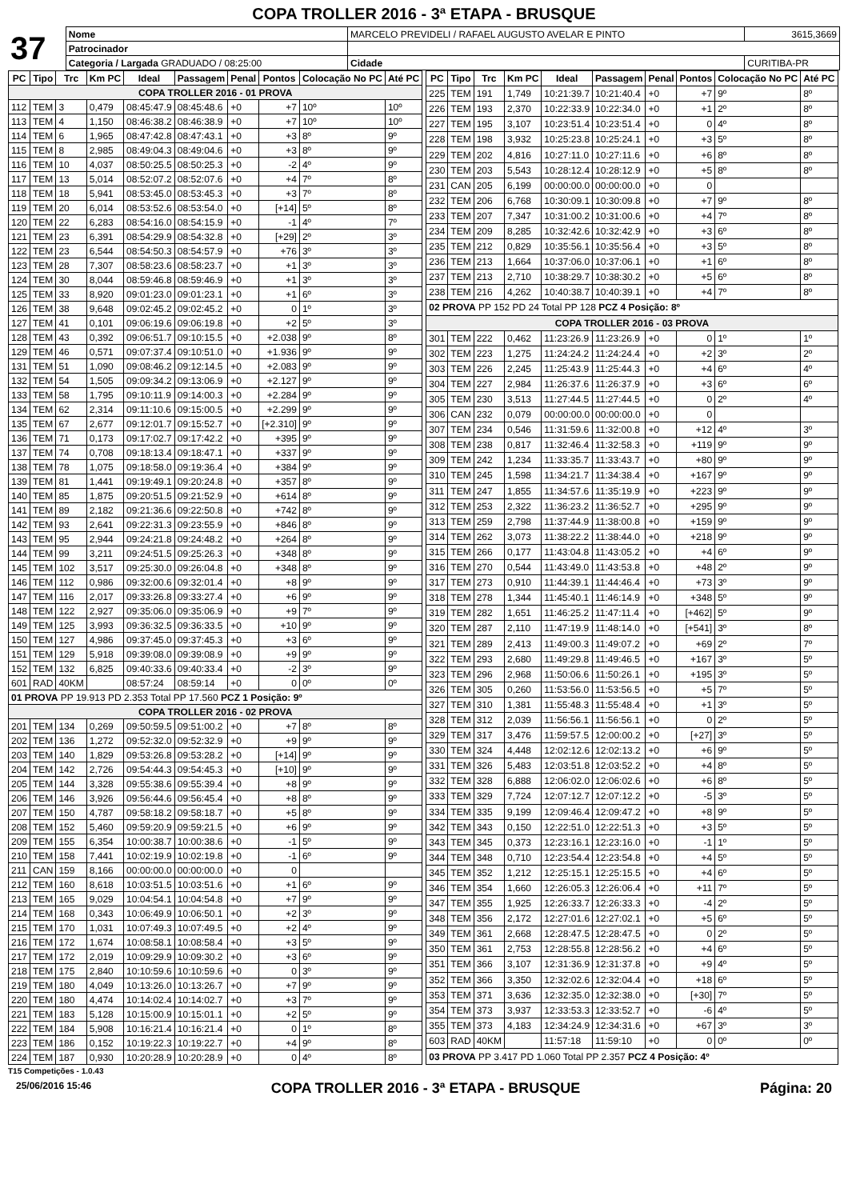COPA TROLLER 2016 - 3ª ETAPA - BRUSQUE
| 37 | Nome | MARCELO PREVIDELI / RAFAEL AUGUSTO AVELAR E PINTO | | | 3615,3669 |
| | Patrocinador | | | | |
| | Categoria / Largada GRADUADO / 08:25:00 | | Cidade | CURITIBA-PR | |
| PC | Tipo | Trc | Km PC | Ideal | Passagem | Penal | Pontos | Colocação No PC | Até PC |
| --- | --- | --- | --- | --- | --- | --- | --- | --- | --- |
| COPA TROLLER 2016 - 01 PROVA | | | | | | | | | |
| 112 | TEM | 3 | 0,479 | 08:45:47.9 | 08:45:48.6 | +0 | +7 | 10º | 10º |
| 113 | TEM | 4 | 1,150 | 08:46:38.2 | 08:46:38.9 | +0 | +7 | 10º | 10º |
| 114 | TEM | 6 | 1,965 | 08:47:42.8 | 08:47:43.1 | +0 | +3 | 8º | 9º |
| 115 | TEM | 8 | 2,985 | 08:49:04.3 | 08:49:04.6 | +0 | +3 | 8º | 9º |
| 116 | TEM | 10 | 4,037 | 08:50:25.5 | 08:50:25.3 | +0 | -2 | 4º | 9º |
| 117 | TEM | 13 | 5,014 | 08:52:07.2 | 08:52:07.6 | +0 | +4 | 7º | 8º |
| 118 | TEM | 18 | 5,941 | 08:53:45.0 | 08:53:45.3 | +0 | +3 | 7º | 8º |
| 119 | TEM | 20 | 6,014 | 08:53:52.6 | 08:53:54.0 | +0 | [+14] | 5º | 8º |
| 120 | TEM | 22 | 6,283 | 08:54:16.0 | 08:54:15.9 | +0 | -1 | 4º | 7º |
| 121 | TEM | 23 | 6,391 | 08:54:29.9 | 08:54:32.8 | +0 | [+29] | 2º | 3º |
| 122 | TEM | 23 | 6,544 | 08:54:50.3 | 08:54:57.9 | +0 | +76 | 3º | 3º |
| 123 | TEM | 28 | 7,307 | 08:58:23.6 | 08:58:23.7 | +0 | +1 | 3º | 3º |
| 124 | TEM | 30 | 8,044 | 08:59:46.8 | 08:59:46.9 | +0 | +1 | 3º | 3º |
| 125 | TEM | 33 | 8,920 | 09:01:23.0 | 09:01:23.1 | +0 | +1 | 6º | 3º |
| 126 | TEM | 38 | 9,648 | 09:02:45.2 | 09:02:45.2 | +0 | 0 | 1º | 3º |
| 127 | TEM | 41 | 0,101 | 09:06:19.6 | 09:06:19.8 | +0 | +2 | 5º | 3º |
| 128 | TEM | 43 | 0,392 | 09:06:51.7 | 09:10:15.5 | +0 | +2.038 | 9º | 8º |
| 129 | TEM | 46 | 0,571 | 09:07:37.4 | 09:10:51.0 | +0 | +1.936 | 9º | 9º |
| 131 | TEM | 51 | 1,090 | 09:08:46.2 | 09:12:14.5 | +0 | +2.083 | 9º | 9º |
| 132 | TEM | 54 | 1,505 | 09:09:34.2 | 09:13:06.9 | +0 | +2.127 | 9º | 9º |
| 133 | TEM | 58 | 1,795 | 09:10:11.9 | 09:14:00.3 | +0 | +2.284 | 9º | 9º |
| 134 | TEM | 62 | 2,314 | 09:11:10.6 | 09:15:00.5 | +0 | +2.299 | 9º | 9º |
| 135 | TEM | 67 | 2,677 | 09:12:01.7 | 09:15:52.7 | +0 | [+2.310] | 9º | 9º |
| 136 | TEM | 71 | 0,173 | 09:17:02.7 | 09:17:42.2 | +0 | +395 | 9º | 9º |
| 137 | TEM | 74 | 0,708 | 09:18:13.4 | 09:18:47.1 | +0 | +337 | 9º | 9º |
| 138 | TEM | 78 | 1,075 | 09:18:58.0 | 09:19:36.4 | +0 | +384 | 9º | 9º |
| 139 | TEM | 81 | 1,441 | 09:19:49.1 | 09:20:24.8 | +0 | +357 | 8º | 9º |
| 140 | TEM | 85 | 1,875 | 09:20:51.5 | 09:21:52.9 | +0 | +614 | 8º | 9º |
| 141 | TEM | 89 | 2,182 | 09:21:36.6 | 09:22:50.8 | +0 | +742 | 8º | 9º |
| 142 | TEM | 93 | 2,641 | 09:22:31.3 | 09:23:55.9 | +0 | +846 | 8º | 9º |
| 143 | TEM | 95 | 2,944 | 09:24:21.8 | 09:24:48.2 | +0 | +264 | 8º | 9º |
| 144 | TEM | 99 | 3,211 | 09:24:51.5 | 09:25:26.3 | +0 | +348 | 8º | 9º |
| 145 | TEM | 102 | 3,517 | 09:25:30.0 | 09:26:04.8 | +0 | +348 | 8º | 9º |
| 146 | TEM | 112 | 0,986 | 09:32:00.6 | 09:32:01.4 | +0 | +8 | 9º | 9º |
| 147 | TEM | 116 | 2,017 | 09:33:26.8 | 09:33:27.4 | +0 | +6 | 9º | 9º |
| 148 | TEM | 122 | 2,927 | 09:35:06.0 | 09:35:06.9 | +0 | +9 | 7º | 9º |
| 149 | TEM | 125 | 3,993 | 09:36:32.5 | 09:36:33.5 | +0 | +10 | 9º | 9º |
| 150 | TEM | 127 | 4,986 | 09:37:45.0 | 09:37:45.3 | +0 | +3 | 6º | 9º |
| 151 | TEM | 129 | 5,918 | 09:39:08.0 | 09:39:08.9 | +0 | +9 | 9º | 9º |
| 152 | TEM | 132 | 6,825 | 09:40:33.6 | 09:40:33.4 | +0 | -2 | 3º | 9º |
| 601 | RAD | 40KM | | 08:57:24 | 08:59:14 | +0 | 0 | 0º | 0º |
| 01 PROVA PP 19.913 PD 2.353 Total PP 17.560 PCZ 1 Posição: 9º | | | | | | | | | |
| COPA TROLLER 2016 - 02 PROVA | | | | | | | | | |
| 201 | TEM | 134 | 0,269 | 09:50:59.5 | 09:51:00.2 | +0 | +7 | 8º | 8º |
| 202 | TEM | 136 | 1,272 | 09:52:32.0 | 09:52:32.9 | +0 | +9 | 9º | 9º |
| 203 | TEM | 140 | 1,829 | 09:53:26.8 | 09:53:28.2 | +0 | [+14] | 9º | 9º |
| 204 | TEM | 142 | 2,726 | 09:54:44.3 | 09:54:45.3 | +0 | [+10] | 9º | 9º |
| 205 | TEM | 144 | 3,328 | 09:55:38.6 | 09:55:39.4 | +0 | +8 | 9º | 9º |
| 206 | TEM | 146 | 3,926 | 09:56:44.6 | 09:56:45.4 | +0 | +8 | 8º | 9º |
| 207 | TEM | 150 | 4,787 | 09:58:18.2 | 09:58:18.7 | +0 | +5 | 8º | 9º |
| 208 | TEM | 152 | 5,460 | 09:59:20.9 | 09:59:21.5 | +0 | +6 | 9º | 9º |
| 209 | TEM | 155 | 6,354 | 10:00:38.7 | 10:00:38.6 | +0 | -1 | 5º | 9º |
| 210 | TEM | 158 | 7,441 | 10:02:19.9 | 10:02:19.8 | +0 | -1 | 6º | 9º |
| 211 | CAN | 159 | 8,166 | 00:00:00.0 | 00:00:00.0 | +0 | 0 | | |
| 212 | TEM | 160 | 8,618 | 10:03:51.5 | 10:03:51.6 | +0 | +1 | 6º | 9º |
| 213 | TEM | 165 | 9,029 | 10:04:54.1 | 10:04:54.8 | +0 | +7 | 9º | 9º |
| 214 | TEM | 168 | 0,343 | 10:06:49.9 | 10:06:50.1 | +0 | +2 | 3º | 9º |
| 215 | TEM | 170 | 1,031 | 10:07:49.3 | 10:07:49.5 | +0 | +2 | 4º | 9º |
| 216 | TEM | 172 | 1,674 | 10:08:58.1 | 10:08:58.4 | +0 | +3 | 5º | 9º |
| 217 | TEM | 172 | 2,019 | 10:09:29.9 | 10:09:30.2 | +0 | +3 | 6º | 9º |
| 218 | TEM | 175 | 2,840 | 10:10:59.6 | 10:10:59.6 | +0 | 0 | 3º | 9º |
| 219 | TEM | 180 | 4,049 | 10:13:26.0 | 10:13:26.7 | +0 | +7 | 9º | 9º |
| 220 | TEM | 180 | 4,474 | 10:14:02.4 | 10:14:02.7 | +0 | +3 | 7º | 9º |
| 221 | TEM | 183 | 5,128 | 10:15:00.9 | 10:15:01.1 | +0 | +2 | 5º | 9º |
| 222 | TEM | 184 | 5,908 | 10:16:21.4 | 10:16:21.4 | +0 | 0 | 1º | 8º |
| 223 | TEM | 186 | 0,152 | 10:19:22.3 | 10:19:22.7 | +0 | +4 | 9º | 8º |
| 224 | TEM | 187 | 0,930 | 10:20:28.9 | 10:20:28.9 | +0 | 0 | 4º | 8º |
| PC | Tipo | Trc | Km PC | Ideal | Passagem | Penal | Pontos | Colocação No PC | Até PC |
| --- | --- | --- | --- | --- | --- | --- | --- | --- | --- |
| 225 | TEM | 191 | 1,749 | 10:21:39.7 | 10:21:40.4 | +0 | +7 | 9º | 8º |
| 226 | TEM | 193 | 2,370 | 10:22:33.9 | 10:22:34.0 | +0 | +1 | 2º | 8º |
| 227 | TEM | 195 | 3,107 | 10:23:51.4 | 10:23:51.4 | +0 | 0 | 4º | 8º |
| 228 | TEM | 198 | 3,932 | 10:25:23.8 | 10:25:24.1 | +0 | +3 | 5º | 8º |
| 229 | TEM | 202 | 4,816 | 10:27:11.0 | 10:27:11.6 | +0 | +6 | 8º | 8º |
| 230 | TEM | 203 | 5,543 | 10:28:12.4 | 10:28:12.9 | +0 | +5 | 8º | 8º |
| 231 | CAN | 205 | 6,199 | 00:00:00.0 | 00:00:00.0 | +0 | 0 | | |
| 232 | TEM | 206 | 6,768 | 10:30:09.1 | 10:30:09.8 | +0 | +7 | 9º | 8º |
| 233 | TEM | 207 | 7,347 | 10:31:00.2 | 10:31:00.6 | +0 | +4 | 7º | 8º |
| 234 | TEM | 209 | 8,285 | 10:32:42.6 | 10:32:42.9 | +0 | +3 | 6º | 8º |
| 235 | TEM | 212 | 0,829 | 10:35:56.1 | 10:35:56.4 | +0 | +3 | 5º | 8º |
| 236 | TEM | 213 | 1,664 | 10:37:06.0 | 10:37:06.1 | +0 | +1 | 6º | 8º |
| 237 | TEM | 213 | 2,710 | 10:38:29.7 | 10:38:30.2 | +0 | +5 | 6º | 8º |
| 238 | TEM | 216 | 4,262 | 10:40:38.7 | 10:40:39.1 | +0 | +4 | 7º | 8º |
| 02 PROVA PP 152 PD 24 Total PP 128 PCZ 4 Posição: 8º | | | | | | | | | |
| COPA TROLLER 2016 - 03 PROVA | | | | | | | | | |
| 301 | TEM | 222 | 0,462 | 11:23:26.9 | 11:23:26.9 | +0 | 0 | 1º | 1º |
| 302 | TEM | 223 | 1,275 | 11:24:24.2 | 11:24:24.4 | +0 | +2 | 3º | 2º |
| 303 | TEM | 226 | 2,245 | 11:25:43.9 | 11:25:44.3 | +0 | +4 | 6º | 4º |
| 304 | TEM | 227 | 2,984 | 11:26:37.6 | 11:26:37.9 | +0 | +3 | 6º | 6º |
| 305 | TEM | 230 | 3,513 | 11:27:44.5 | 11:27:44.5 | +0 | 0 | 2º | 4º |
| 306 | CAN | 232 | 0,079 | 00:00:00.0 | 00:00:00.0 | +0 | 0 | | |
| 307 | TEM | 234 | 0,546 | 11:31:59.6 | 11:32:00.8 | +0 | +12 | 4º | 3º |
| 308 | TEM | 238 | 0,817 | 11:32:46.4 | 11:32:58.3 | +0 | +119 | 9º | 9º |
| 309 | TEM | 242 | 1,234 | 11:33:35.7 | 11:33:43.7 | +0 | +80 | 9º | 9º |
| 310 | TEM | 245 | 1,598 | 11:34:21.7 | 11:34:38.4 | +0 | +167 | 9º | 9º |
| 311 | TEM | 247 | 1,855 | 11:34:57.6 | 11:35:19.9 | +0 | +223 | 9º | 9º |
| 312 | TEM | 253 | 2,322 | 11:36:23.2 | 11:36:52.7 | +0 | +295 | 9º | 9º |
| 313 | TEM | 259 | 2,798 | 11:37:44.9 | 11:38:00.8 | +0 | +159 | 9º | 9º |
| 314 | TEM | 262 | 3,073 | 11:38:22.2 | 11:38:44.0 | +0 | +218 | 9º | 9º |
| 315 | TEM | 266 | 0,177 | 11:43:04.8 | 11:43:05.2 | +0 | +4 | 6º | 9º |
| 316 | TEM | 270 | 0,544 | 11:43:49.0 | 11:43:53.8 | +0 | +48 | 2º | 9º |
| 317 | TEM | 273 | 0,910 | 11:44:39.1 | 11:44:46.4 | +0 | +73 | 3º | 9º |
| 318 | TEM | 278 | 1,344 | 11:45:40.1 | 11:46:14.9 | +0 | +348 | 5º | 9º |
| 319 | TEM | 282 | 1,651 | 11:46:25.2 | 11:47:11.4 | +0 | [+462] | 5º | 9º |
| 320 | TEM | 287 | 2,110 | 11:47:19.9 | 11:48:14.0 | +0 | [+541] | 3º | 8º |
| 321 | TEM | 289 | 2,413 | 11:49:00.3 | 11:49:07.2 | +0 | +69 | 2º | 7º |
| 322 | TEM | 293 | 2,680 | 11:49:29.8 | 11:49:46.5 | +0 | +167 | 3º | 5º |
| 323 | TEM | 296 | 2,968 | 11:50:06.6 | 11:50:26.1 | +0 | +195 | 3º | 5º |
| 326 | TEM | 305 | 0,260 | 11:53:56.0 | 11:53:56.5 | +0 | +5 | 7º | 5º |
| 327 | TEM | 310 | 1,381 | 11:55:48.3 | 11:55:48.4 | +0 | +1 | 3º | 5º |
| 328 | TEM | 312 | 2,039 | 11:56:56.1 | 11:56:56.1 | +0 | 0 | 2º | 5º |
| 329 | TEM | 317 | 3,476 | 11:59:57.5 | 12:00:00.2 | +0 | [+27] | 3º | 5º |
| 330 | TEM | 324 | 4,448 | 12:02:12.6 | 12:02:13.2 | +0 | +6 | 9º | 5º |
| 331 | TEM | 326 | 5,483 | 12:03:51.8 | 12:03:52.2 | +0 | +4 | 8º | 5º |
| 332 | TEM | 328 | 6,888 | 12:06:02.0 | 12:06:02.6 | +0 | +6 | 8º | 5º |
| 333 | TEM | 329 | 7,724 | 12:07:12.7 | 12:07:12.2 | +0 | -5 | 3º | 5º |
| 334 | TEM | 335 | 9,199 | 12:09:46.4 | 12:09:47.2 | +0 | +8 | 9º | 5º |
| 342 | TEM | 343 | 0,150 | 12:22:51.0 | 12:22:51.3 | +0 | +3 | 5º | 5º |
| 343 | TEM | 345 | 0,373 | 12:23:16.1 | 12:23:16.0 | +0 | -1 | 1º | 5º |
| 344 | TEM | 348 | 0,710 | 12:23:54.4 | 12:23:54.8 | +0 | +4 | 5º | 5º |
| 345 | TEM | 352 | 1,212 | 12:25:15.1 | 12:25:15.5 | +0 | +4 | 6º | 5º |
| 346 | TEM | 354 | 1,660 | 12:26:05.3 | 12:26:06.4 | +0 | +11 | 7º | 5º |
| 347 | TEM | 355 | 1,925 | 12:26:33.7 | 12:26:33.3 | +0 | -4 | 2º | 5º |
| 348 | TEM | 356 | 2,172 | 12:27:01.6 | 12:27:02.1 | +0 | +5 | 6º | 5º |
| 349 | TEM | 361 | 2,668 | 12:28:47.5 | 12:28:47.5 | +0 | 0 | 2º | 5º |
| 350 | TEM | 361 | 2,753 | 12:28:55.8 | 12:28:56.2 | +0 | +4 | 6º | 5º |
| 351 | TEM | 366 | 3,107 | 12:31:36.9 | 12:31:37.8 | +0 | +9 | 4º | 5º |
| 352 | TEM | 366 | 3,350 | 12:32:02.6 | 12:32:04.4 | +0 | +18 | 6º | 5º |
| 353 | TEM | 371 | 3,636 | 12:32:35.0 | 12:32:38.0 | +0 | [+30] | 7º | 5º |
| 354 | TEM | 373 | 3,937 | 12:33:53.3 | 12:33:52.7 | +0 | -6 | 4º | 5º |
| 355 | TEM | 373 | 4,183 | 12:34:24.9 | 12:34:31.6 | +0 | +67 | 3º | 3º |
| 603 | RAD | 40KM | | 11:57:18 | 11:59:10 | +0 | 0 | 0º | 0º |
| 03 PROVA PP 3.417 PD 1.060 Total PP 2.357 PCZ 4 Posição: 4º | | | | | | | | | |
T15 Competições - 1.0.43
25/06/2016 15:46 COPA TROLLER 2016 - 3ª ETAPA - BRUSQUE Página: 20